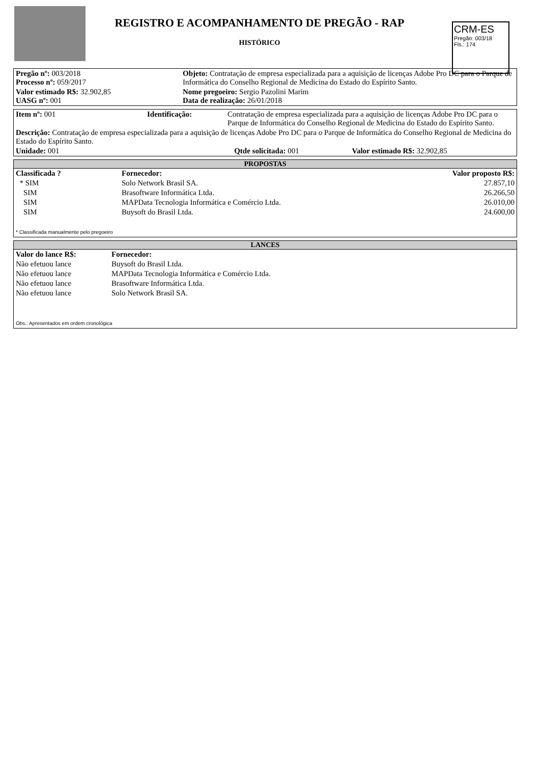CRM-ES
Pregão: 003/18
Fls.: 174
REGISTRO E ACOMPANHAMENTO DE PREGÃO - RAP
HISTÓRICO
| Pregão nº: 003/2018 Processo nº: 059/2017 | Objeto: Contratação de empresa especializada para a aquisição de licenças Adobe Pro DC para o Parque de Informática do Conselho Regional de Medicina do Estado do Espírito Santo. |
| Valor estimado R$: 32.902,85 UASG nº: 001 | Nome pregoeiro: Sergio Pazolini Marim Data de realização: 26/01/2018 |
| Item nº: 001 | Identificação: | Contratação de empresa especializada para a aquisição de licenças Adobe Pro DC para o Parque de Informática do Conselho Regional de Medicina do Estado do Espírito Santo. |
| Descrição: Contratação de empresa especializada para a aquisição de licenças Adobe Pro DC para o Parque de Informática do Conselho Regional de Medicina do Estado do Espírito Santo. | | |
| Unidade: 001 Qtde solicitada: 001 Valor estimado R$: 32.902,85 | | |
PROPOSTAS
| Classificada ? | Fornecedor: | Valor proposto R$: |
| --- | --- | --- |
| * SIM | Solo Network Brasil SA. | 27.857,10 |
| SIM | Brasoftware Informática Ltda. | 26.266,50 |
| SIM | MAPData Tecnologia Informática e Comércio Ltda. | 26.010,00 |
| SIM | Buysoft do Brasil Ltda. | 24.600,00 |
* Classificada manualmente pelo pregoeiro
LANCES
| Valor do lance R$: | Fornecedor: |
| --- | --- |
| Não efetuou lance | Buysoft do Brasil Ltda. |
| Não efetuou lance | MAPData Tecnologia Informática e Comércio Ltda. |
| Não efetuou lance | Brasoftware Informática Ltda. |
| Não efetuou lance | Solo Network Brasil SA. |
Obs.: Apresentados em ordem cronológica